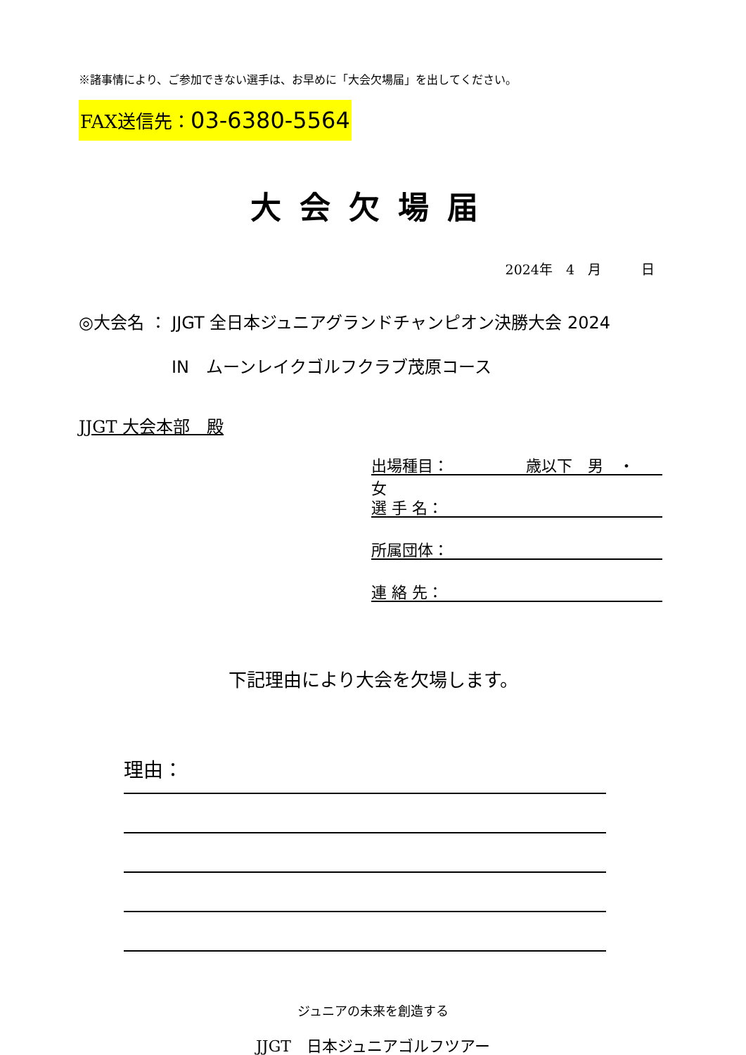※諸事情により、ご参加できない選手は、お早めに「大会欠場届」を出してください。
FAX送信先：03-6380-5564
大会欠場届
2024年　4　月　　　日
◎大会名 ： JJGT 全日本ジュニアグランドチャンピオン決勝大会 2024
IN　ムーンレイクゴルフクラブ茂原コース
JJGT 大会本部　殿
出場種目：　　　　　歳以下　男　・　女
選 手 名：
所属団体：
連 絡 先：
下記理由により大会を欠場します。
理由：
ジュニアの未来を創造する
JJGT　日本ジュニアゴルフツアー